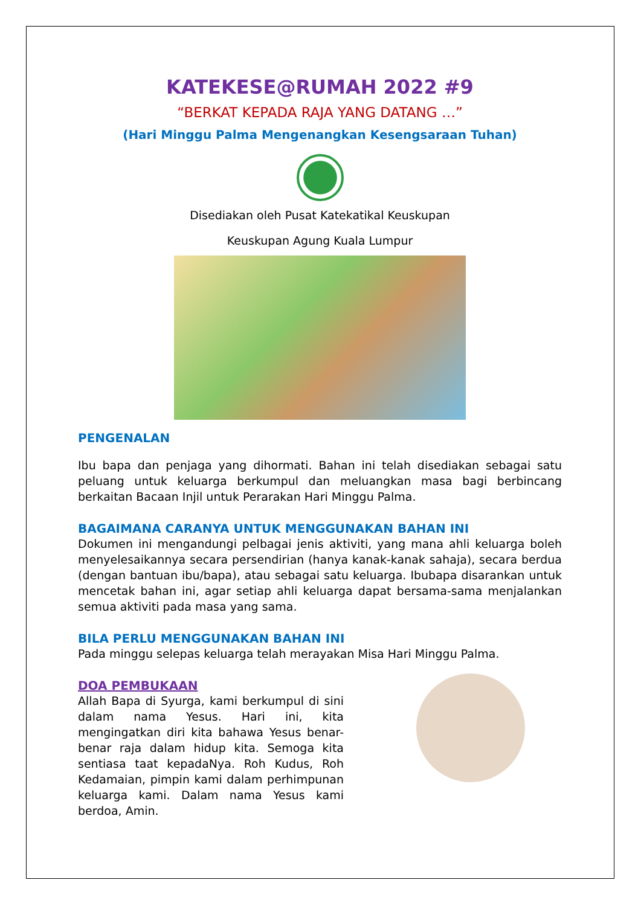KATEKESE@RUMAH 2022 #9
“BERKAT KEPADA RAJA YANG DATANG …”
(Hari Minggu Palma Mengenangkan Kesengsaraan Tuhan)
Disediakan oleh Pusat Katekatikal Keuskupan
Keuskupan Agung Kuala Lumpur
PENGENALAN
Ibu bapa dan penjaga yang dihormati. Bahan ini telah disediakan sebagai satu peluang untuk keluarga berkumpul dan meluangkan masa bagi berbincang berkaitan Bacaan Injil untuk Perarakan Hari Minggu Palma.
BAGAIMANA CARANYA UNTUK MENGGUNAKAN BAHAN INI
Dokumen ini mengandungi pelbagai jenis aktiviti, yang mana ahli keluarga boleh menyelesaikannya secara persendirian (hanya kanak-kanak sahaja), secara berdua (dengan bantuan ibu/bapa), atau sebagai satu keluarga. Ibubapa disarankan untuk mencetak bahan ini, agar setiap ahli keluarga dapat bersama-sama menjalankan semua aktiviti pada masa yang sama.
BILA PERLU MENGGUNAKAN BAHAN INI
Pada minggu selepas keluarga telah merayakan Misa Hari Minggu Palma.
DOA PEMBUKAAN
Allah Bapa di Syurga, kami berkumpul di sini dalam nama Yesus. Hari ini, kita mengingatkan diri kita bahawa Yesus benar-benar raja dalam hidup kita. Semoga kita sentiasa taat kepadaNya. Roh Kudus, Roh Kedamaian, pimpin kami dalam perhimpunan keluarga kami. Dalam nama Yesus kami berdoa, Amin.